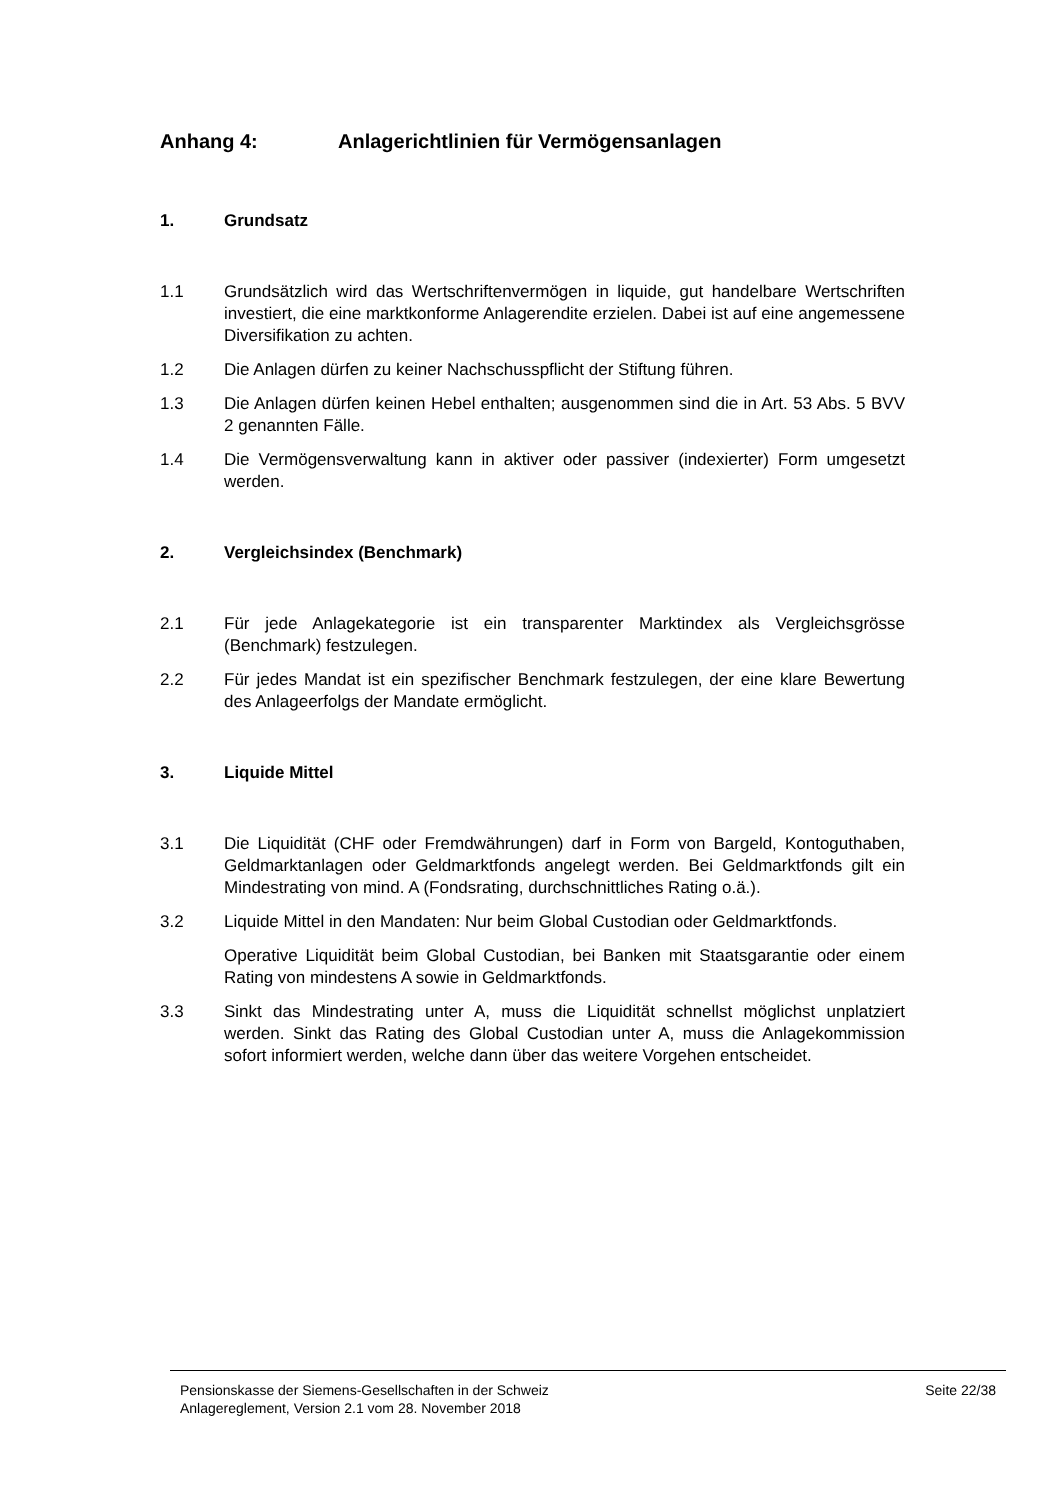Anhang 4: Anlagerichtlinien für Vermögensanlagen
1. Grundsatz
1.1 Grundsätzlich wird das Wertschriftenvermögen in liquide, gut handelbare Wertschriften investiert, die eine marktkonforme Anlagerendite erzielen. Dabei ist auf eine angemessene Diversifikation zu achten.
1.2 Die Anlagen dürfen zu keiner Nachschusspflicht der Stiftung führen.
1.3 Die Anlagen dürfen keinen Hebel enthalten; ausgenommen sind die in Art. 53 Abs. 5 BVV 2 genannten Fälle.
1.4 Die Vermögensverwaltung kann in aktiver oder passiver (indexierter) Form umgesetzt werden.
2. Vergleichsindex (Benchmark)
2.1 Für jede Anlagekategorie ist ein transparenter Marktindex als Vergleichsgrösse (Benchmark) festzulegen.
2.2 Für jedes Mandat ist ein spezifischer Benchmark festzulegen, der eine klare Bewertung des Anlageerfolgs der Mandate ermöglicht.
3. Liquide Mittel
3.1 Die Liquidität (CHF oder Fremdwährungen) darf in Form von Bargeld, Kontoguthaben, Geldmarktanlagen oder Geldmarktfonds angelegt werden. Bei Geldmarktfonds gilt ein Mindestrating von mind. A (Fondsrating, durchschnittliches Rating o.ä.).
3.2 Liquide Mittel in den Mandaten: Nur beim Global Custodian oder Geldmarktfonds.
Operative Liquidität beim Global Custodian, bei Banken mit Staatsgarantie oder einem Rating von mindestens A sowie in Geldmarktfonds.
3.3 Sinkt das Mindestrating unter A, muss die Liquidität schnellst möglichst unplatziert werden. Sinkt das Rating des Global Custodian unter A, muss die Anlagekommission sofort informiert werden, welche dann über das weitere Vorgehen entscheidet.
Pensionskasse der Siemens-Gesellschaften in der Schweiz
Anlagereglement, Version 2.1 vom 28. November 2018
Seite 22/38